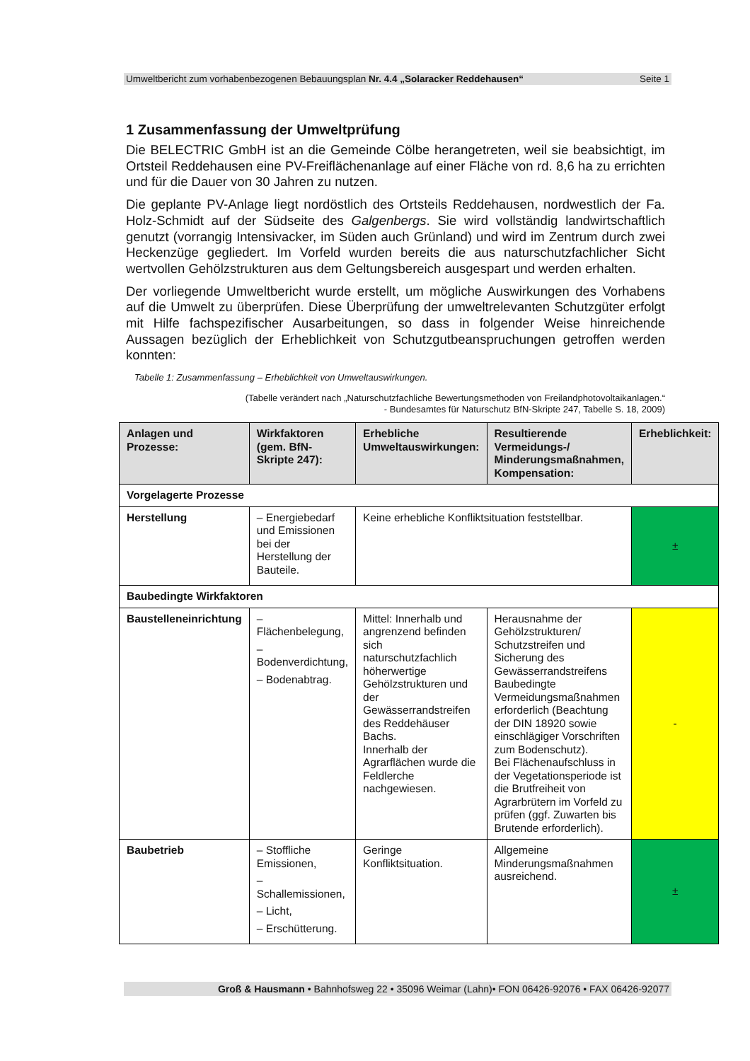Umweltbericht zum vorhabenbezogenen Bebauungsplan Nr. 4.4 „Solaracker Reddehausen“Seite 1
1 Zusammenfassung der Umweltprüfung
Die BELECTRIC GmbH ist an die Gemeinde Cölbe herangetreten, weil sie beabsichtigt, im Ortsteil Reddehausen eine PV-Freiflächenanlage auf einer Fläche von rd. 8,6 ha zu errichten und für die Dauer von 30 Jahren zu nutzen.
Die geplante PV-Anlage liegt nordöstlich des Ortsteils Reddehausen, nordwestlich der Fa. Holz-Schmidt auf der Südseite des Galgenbergs. Sie wird vollständig landwirtschaftlich genutzt (vorrangig Intensivacker, im Süden auch Grünland) und wird im Zentrum durch zwei Heckenzüge gegliedert. Im Vorfeld wurden bereits die aus naturschutzfachlicher Sicht wertvollen Gehölzstrukturen aus dem Geltungsbereich ausgespart und werden erhalten.
Der vorliegende Umweltbericht wurde erstellt, um mögliche Auswirkungen des Vorhabens auf die Umwelt zu überprüfen. Diese Überprüfung der umweltrelevanten Schutzgüter erfolgt mit Hilfe fachspezifischer Ausarbeitungen, so dass in folgender Weise hinreichende Aussagen bezüglich der Erheblichkeit von Schutzgutbeanspruchungen getroffen werden konnten:
Tabelle 1: Zusammenfassung – Erheblichkeit von Umweltauswirkungen.
(Tabelle verändert nach „Naturschutzfachliche Bewertungsmethoden von Freilandphotovoltaikanlagen.“
- Bundesamtes für Naturschutz BfN-Skripte 247, Tabelle S. 18, 2009)
| Anlagen und Prozesse: | Wirkfaktoren (gem. BfN-Skripte 247): | Erhebliche Umweltauswirkungen: | Resultierende Vermeidungs-/ Minderungsmaßnahmen, Kompensation: | Erheblichkeit: |
| --- | --- | --- | --- | --- |
| Vorgelagerte Prozesse | | | | |
| Herstellung | – Energiebedarf und Emissionen bei der Herstellung der Bauteile. | Keine erhebliche Konfliktsituation feststellbar. | | ± |
| Baubedingte Wirkfaktoren | | | | |
| Baustelleneinrichtung | – Flächenbelegung, – Bodenverdichtung, – Bodenabtrag. | Mittel: Innerhalb und angrenzend befinden sich naturschutzfachlich höherwertige Gehölzstrukturen und der Gewässerrandstreifen des Reddehäuser Bachs. Innerhalb der Agrarflächen wurde die Feldlerche nachgewiesen. | Herausnahme der Gehölzstrukturen/ Schutzstreifen und Sicherung des Gewässerrandstreifens Baubedingte Vermeidungsmaßnahmen erforderlich (Beachtung der DIN 18920 sowie einschlägiger Vorschriften zum Bodenschutz). Bei Flächenaufschluss in der Vegetationsperiode ist die Brutfreiheit von Agrarbrütern im Vorfeld zu prüfen (ggf. Zuwarten bis Brutende erforderlich). | - |
| Baubetrieb | – Stoffliche Emissionen, – Schallemissionen, – Licht, – Erschütterung. | Geringe Konfliktsituation. | Allgemeine Minderungsmaßnahmen ausreichend. | ± |
Groß & Hausmann • Bahnhofsweg 22 • 35096 Weimar (Lahn)• FON 06426-92076 • FAX 06426-92077